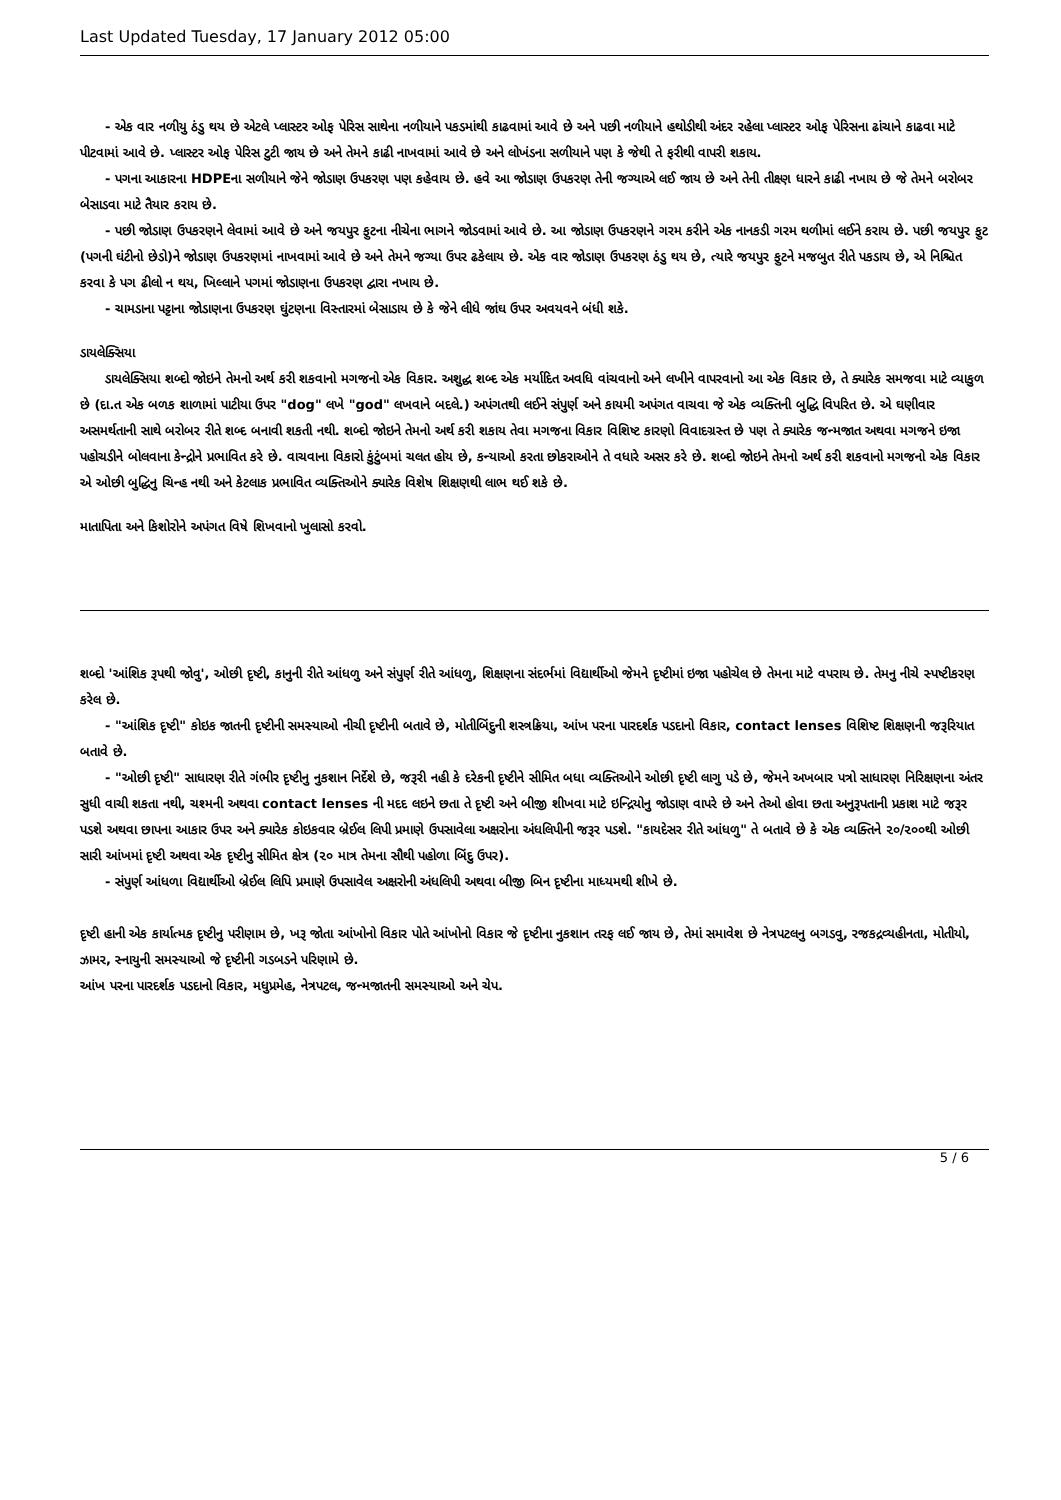Last Updated Tuesday, 17 January 2012 05:00
- એક વાર નળીયુ ઠંડુ થય છે એટલે પ્લાસ્ટર ઓફ પેરિસ સાથેના નળીયાને પકડમાંથી કાઢવામાં આવે છે અને પછી નળીયાને હથોડીથી અંદર રહેલા પ્લાસ્ટર ઓફ પેરિસના ઢાંચાને કાઢવા માટે પીટવામાં આવે છે. પ્લાસ્ટર ઓફ પેરિસ ટુટી જાય છે અને તેમને કાઢી નાખવામાં આવે છે અને લોખંડના સળીયાને પણ કે જેથી તે ફરીથી વાપરી શકાય.
- પગના આકારના HDPEના સળીયાને જેને જોડાણ ઉપકરણ પણ કહેવાય છે. હવે આ જોડાણ ઉપકરણ તેની જગ્યાએ લઈ જાય છે અને તેની તીક્ષ્ણ ધારને કાઢી નખાય છે જે તેમને બરોબર બેસાડવા માટે તૈયાર કરાય છે.
- પછી જોડાણ ઉપકરણને લેવામાં આવે છે અને જયપુર ફુટના નીચેના ભાગને જોડવામાં આવે છે. આ જોડાણ ઉપકરણને ગરમ કરીને એક નાનકડી ગરમ થળીમાં લઈને કરાય છે. પછી જયપુર ફુટ (પગની ઘંટીનો છેડો)ને જોડાણ ઉપકરણમાં નાખવામાં આવે છે અને તેમને જગ્યા ઉપર ઢકેલાય છે. એક વાર જોડાણ ઉપકરણ ઠંડુ થય છે, ત્યારે જયપુર ફુટને મજબુત રીતે પકડાય છે, એ નિશ્ચિત કરવા કે પગ ઢીલો ન થય, ખિલ્લાને પગમાં જોડાણના ઉપકરણ દ્વારા નખાય છે.
- ચામડાના પટ્ટાના જોડાણના ઉપકરણ ઘુંટણના વિસ્તારમાં બેસાડાય છે કે જેને લીધે જાંઘ ઉપર અવયવને બંધી શકે.
ડાયલેક્સિયા
ડાયલેક્સિયા શબ્દો જોઇને તેમનો અર્થ કરી શકવાનો મગજનો એક વિકાર. અશુદ્ધ શબ્દ એક મર્યાદિત અવધિ વાંચવાનો અને લખીને વાપરવાનો આ એક વિકાર છે, તે ક્યારેક સમજવા માટે વ્યાકુળ છે (દા.ત એક બળક શાળામાં પાટીયા ઉપર "dog" લખે "god" લખવાને બદલે.) અપંગતથી લઈને સંપુર્ણ અને કાયમી અપંગત વાચવા જે એક વ્યક્તિની બુદ્ધિ વિપરિત છે. એ ઘણીવાર અસમર્થતાની સાથે બરોબર રીતે શબ્દ બનાવી શકતી નથી. શબ્દો જોઇને તેમનો અર્થ કરી શકાય તેવા મગજના વિકાર વિશિષ્ટ કારણો વિવાદગ્રસ્ત છે પણ તે ક્યારેક જન્મજાત અથવા મગજને ઇજા પહોચડીને બોલવાના કેન્દ્રોને પ્રભાવિત કરે છે. વાચવાના વિકારો કુંટુંબમાં ચલત હોય છે, કન્યાઓ કરતા છોકરાઓને તે વધારે અસર કરે છે. શબ્દો જોઇને તેમનો અર્થ કરી શકવાનો મગજનો એક વિકાર એ ઓછી બુદ્ધિનુ ચિન્હ નથી અને કેટલાક પ્રભાવિત વ્યક્તિઓને ક્યારેક વિશેષ શિક્ષણથી લાભ થઈ શકે છે.
માતાપિતા અને કિશોરોને અપંગત વિષે શિખવાનો ખુલાસો કરવો.
શબ્દો 'આંશિક રૂપથી જોવુ', ઓછી દૃષ્ટી, કાનુની રીતે આંધળુ અને સંપુર્ણ રીતે આંધળુ, શિક્ષણના સંદર્ભમાં વિદ્યાર્થીઓ જેમને દૃષ્ટીમાં ઇજા પહોચેલ છે તેમના માટે વપરાય છે. તેમનુ નીચે સ્પષ્ટીકરણ કરેલ છે.
- "આંશિક દૃષ્ટી" કોઇક જાતની દૃષ્ટીની સમસ્યાઓ નીચી દૃષ્ટીની બતાવે છે, મોતીબિંદુની શસ્ત્રક્રિયા, આંખ પરના પારદર્શક પડદાનો વિકાર, contact lenses વિશિષ્ટ શિક્ષણની જરૂરિયાત બતાવે છે.
- "ઓછી દૃષ્ટી" સાધારણ રીતે ગંભીર દૃષ્ટીનુ નુકશાન નિર્દેશે છે, જરૂરી નહી કે દરેકની દૃષ્ટીને સીમિત બધા વ્યક્તિઓને ઓછી દૃષ્ટી લાગુ પડે છે, જેમને અખબાર પત્રો સાધારણ નિરિક્ષણના અંતર સુધી વાચી શકતા નથી, ચશ્મની અથવા contact lenses ની મદદ લઇને છતા તે દૃષ્ટી અને બીજી શીખવા માટે ઇન્દ્રિયોનુ જોડાણ વાપરે છે અને તેઓ હોવા છતા અનુરૂપતાની પ્રકાશ માટે જરૂર પડશે અથવા છાપના આકાર ઉપર અને ક્યારેક કોઇકવાર બ્રેઈલ લિપી પ્રમાણે ઉપસાવેલા અક્ષરોના અંધલિપીની જરૂર પડશે. "કાયદેસર રીતે આંધળુ" તે બતાવે છે કે એક વ્યક્તિને ૨૦/૨૦૦થી ઓછી સારી આંખમાં દૃષ્ટી અથવા એક દૃષ્ટીનુ સીમિત ક્ષેત્ર (૨૦ માત્ર તેમના સૌથી પહોળા બિંદુ ઉપર).
- સંપુર્ણ આંધળા વિદ્યાર્થીઓ બ્રેઈલ લિપિ પ્રમાણે ઉપસાવેલ અક્ષરોની અંધલિપી અથવા બીજી બિન દૃષ્ટીના માધ્યમથી શીખે છે.
દૃષ્ટી હાની એક કાર્યાત્મક દૃષ્ટીનુ પરીણામ છે, ખરૂ જોતા આંખોનો વિકાર પોતે આંખોનો વિકાર જે દૃષ્ટીના નુકશાન તરફ લઈ જાય છે, તેમાં સમાવેશ છે નેત્રપટલનુ બગડવુ, રજકદ્રવ્યહીનતા, મોતીયો, ઝામર, સ્નાયુની સમસ્યાઓ જે દૃષ્ટીની ગડબડને પરિણામે છે.
આંખ પરના પારદર્શક પડદાનો વિકાર, મધુપ્રમેહ, નેત્રપટલ, જન્મજાતની સમસ્યાઓ અને ચેપ.
5 / 6